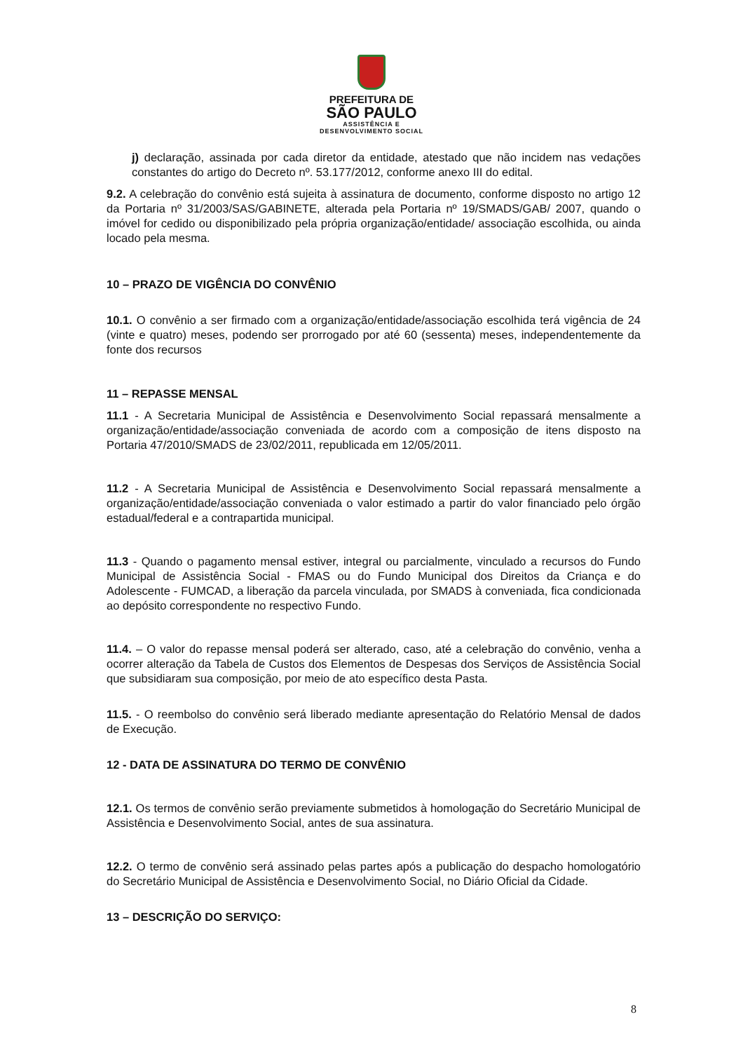PREFEITURA DE
SÃO PAULO
ASSISTÊNCIA E
DESENVOLVIMENTO SOCIAL
j) declaração, assinada por cada diretor da entidade, atestado que não incidem nas vedações constantes do artigo do Decreto nº. 53.177/2012, conforme anexo III do edital.
9.2. A celebração do convênio está sujeita à assinatura de documento, conforme disposto no artigo 12 da Portaria nº 31/2003/SAS/GABINETE, alterada pela Portaria nº 19/SMADS/GAB/ 2007, quando o imóvel for cedido ou disponibilizado pela própria organização/entidade/ associação escolhida, ou ainda locado pela mesma.
10 – PRAZO DE VIGÊNCIA DO CONVÊNIO
10.1. O convênio a ser firmado com a organização/entidade/associação escolhida terá vigência de 24 (vinte e quatro) meses, podendo ser prorrogado por até 60 (sessenta) meses, independentemente da fonte dos recursos
11 – REPASSE MENSAL
11.1 - A Secretaria Municipal de Assistência e Desenvolvimento Social repassará mensalmente a organização/entidade/associação conveniada de acordo com a composição de itens disposto na Portaria 47/2010/SMADS de 23/02/2011, republicada em 12/05/2011.
11.2 - A Secretaria Municipal de Assistência e Desenvolvimento Social repassará mensalmente a organização/entidade/associação conveniada o valor estimado a partir do valor financiado pelo órgão estadual/federal e a contrapartida municipal.
11.3 - Quando o pagamento mensal estiver, integral ou parcialmente, vinculado a recursos do Fundo Municipal de Assistência Social - FMAS ou do Fundo Municipal dos Direitos da Criança e do Adolescente - FUMCAD, a liberação da parcela vinculada, por SMADS à conveniada, fica condicionada ao depósito correspondente no respectivo Fundo.
11.4. – O valor do repasse mensal poderá ser alterado, caso, até a celebração do convênio, venha a ocorrer alteração da Tabela de Custos dos Elementos de Despesas dos Serviços de Assistência Social que subsidiaram sua composição, por meio de ato específico desta Pasta.
11.5. - O reembolso do convênio será liberado mediante apresentação do Relatório Mensal de dados de Execução.
12 - DATA DE ASSINATURA DO TERMO DE CONVÊNIO
12.1. Os termos de convênio serão previamente submetidos à homologação do Secretário Municipal de Assistência e Desenvolvimento Social, antes de sua assinatura.
12.2. O termo de convênio será assinado pelas partes após a publicação do despacho homologatório do Secretário Municipal de Assistência e Desenvolvimento Social, no Diário Oficial da Cidade.
13 – DESCRIÇÃO DO SERVIÇO:
8